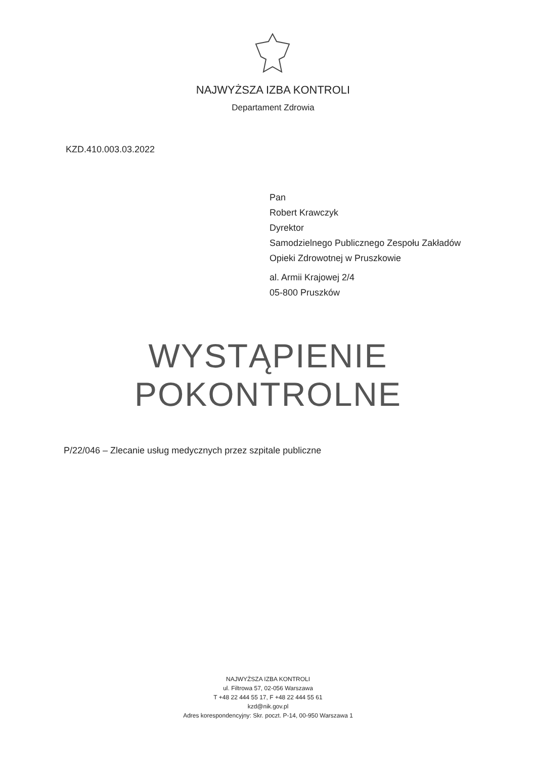NAJWYŻSZA IZBA KONTROLI
Departament Zdrowia
KZD.410.003.03.2022
Pan
Robert Krawczyk
Dyrektor
Samodzielnego Publicznego Zespołu Zakładów
Opieki Zdrowotnej w Pruszkowie
al. Armii Krajowej 2/4
05-800 Pruszków
WYSTĄPIENIE
POKONTROLNE
P/22/046 – Zlecanie usług medycznych przez szpitale publiczne
NAJWYŻSZA IZBA KONTROLI
ul. Filtrowa 57, 02-056 Warszawa
T +48 22 444 55 17, F +48 22 444 55 61
kzd@nik.gov.pl
Adres korespondencyjny: Skr. poczt. P-14, 00-950 Warszawa 1